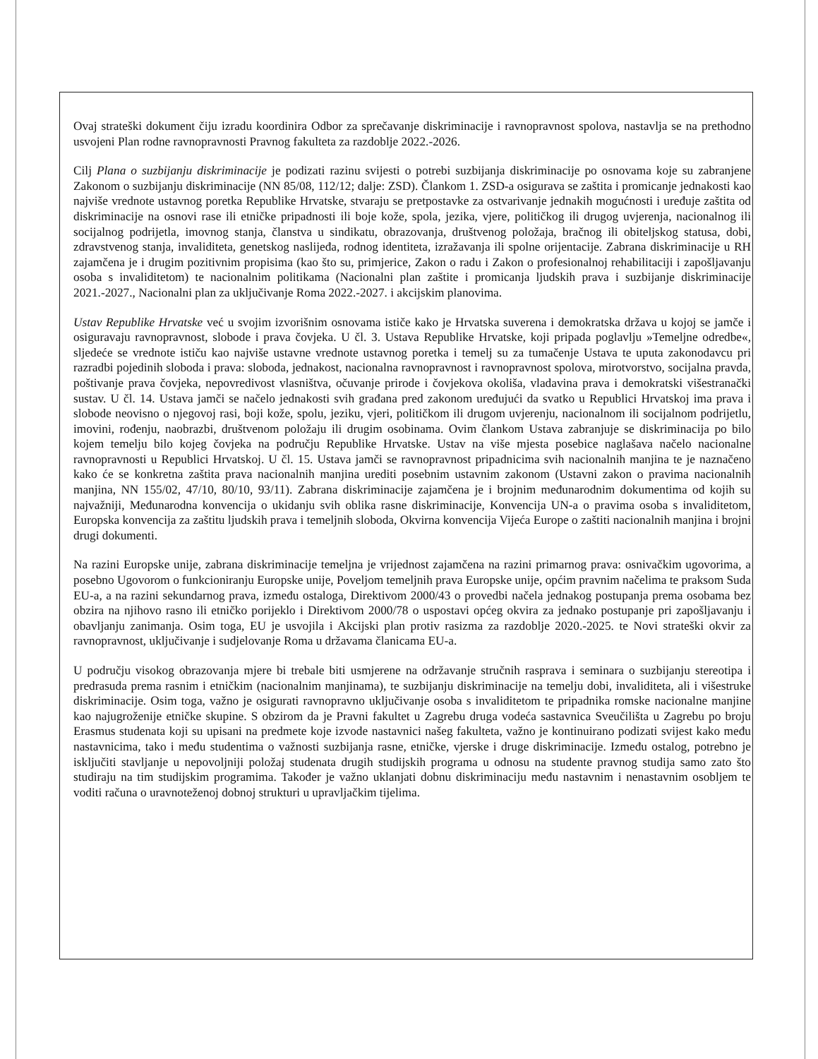Ovaj strateški dokument čiju izradu koordinira Odbor za sprečavanje diskriminacije i ravnopravnost spolova, nastavlja se na prethodno usvojeni Plan rodne ravnopravnosti Pravnog fakulteta za razdoblje 2022.-2026.
Cilj Plana o suzbijanju diskriminacije je podizati razinu svijesti o potrebi suzbijanja diskriminacije po osnovama koje su zabranjene Zakonom o suzbijanju diskriminacije (NN 85/08, 112/12; dalje: ZSD). Člankom 1. ZSD-a osigurava se zaštita i promicanje jednakosti kao najviše vrednote ustavnog poretka Republike Hrvatske, stvaraju se pretpostavke za ostvarivanje jednakih mogućnosti i uređuje zaštita od diskriminacije na osnovi rase ili etničke pripadnosti ili boje kože, spola, jezika, vjere, političkog ili drugog uvjerenja, nacionalnog ili socijalnog podrijetla, imovnog stanja, članstva u sindikatu, obrazovanja, društvenog položaja, bračnog ili obiteljskog statusa, dobi, zdravstvenog stanja, invaliditeta, genetskog naslijeđa, rodnog identiteta, izražavanja ili spolne orijentacije. Zabrana diskriminacije u RH zajamčena je i drugim pozitivnim propisima (kao što su, primjerice, Zakon o radu i Zakon o profesionalnoj rehabilitaciji i zapošljavanju osoba s invaliditetom) te nacionalnim politikama (Nacionalni plan zaštite i promicanja ljudskih prava i suzbijanje diskriminacije 2021.-2027., Nacionalni plan za uključivanje Roma 2022.-2027. i akcijskim planovima.
Ustav Republike Hrvatske već u svojim izvorišnim osnovama ističe kako je Hrvatska suverena i demokratska država u kojoj se jamče i osiguravaju ravnopravnost, slobode i prava čovjeka. U čl. 3. Ustava Republike Hrvatske, koji pripada poglavlju »Temeljne odredbe«, sljedeće se vrednote ističu kao najviše ustavne vrednote ustavnog poretka i temelj su za tumačenje Ustava te uputa zakonodavcu pri razradbi pojedinih sloboda i prava: sloboda, jednakost, nacionalna ravnopravnost i ravnopravnost spolova, mirotvorstvo, socijalna pravda, poštivanje prava čovjeka, nepovredivost vlasništva, očuvanje prirode i čovjekova okoliša, vladavina prava i demokratski višestranački sustav. U čl. 14. Ustava jamči se načelo jednakosti svih građana pred zakonom uređujući da svatko u Republici Hrvatskoj ima prava i slobode neovisno o njegovoj rasi, boji kože, spolu, jeziku, vjeri, političkom ili drugom uvjerenju, nacionalnom ili socijalnom podrijetlu, imovini, rođenju, naobrazbi, društvenom položaju ili drugim osobinama. Ovim člankom Ustava zabranjuje se diskriminacija po bilo kojem temelju bilo kojeg čovjeka na području Republike Hrvatske. Ustav na više mjesta posebice naglašava načelo nacionalne ravnopravnosti u Republici Hrvatskoj. U čl. 15. Ustava jamči se ravnopravnost pripadnicima svih nacionalnih manjina te je naznačeno kako će se konkretna zaštita prava nacionalnih manjina urediti posebnim ustavnim zakonom (Ustavni zakon o pravima nacionalnih manjina, NN 155/02, 47/10, 80/10, 93/11). Zabrana diskriminacije zajamčena je i brojnim međunarodnim dokumentima od kojih su najvažniji, Međunarodna konvencija o ukidanju svih oblika rasne diskriminacije, Konvencija UN-a o pravima osoba s invaliditetom, Europska konvencija za zaštitu ljudskih prava i temeljnih sloboda, Okvirna konvencija Vijeća Europe o zaštiti nacionalnih manjina i brojni drugi dokumenti.
Na razini Europske unije, zabrana diskriminacije temeljna je vrijednost zajamčena na razini primarnog prava: osnivačkim ugovorima, a posebno Ugovorom o funkcioniranju Europske unije, Poveljom temeljnih prava Europske unije, općim pravnim načelima te praksom Suda EU-a, a na razini sekundarnog prava, između ostaloga, Direktivom 2000/43 o provedbi načela jednakog postupanja prema osobama bez obzira na njihovo rasno ili etničko porijeklo i Direktivom 2000/78 o uspostavi općeg okvira za jednako postupanje pri zapošljavanju i obavljanju zanimanja. Osim toga, EU je usvojila i Akcijski plan protiv rasizma za razdoblje 2020.-2025. te Novi strateški okvir za ravnopravnost, uključivanje i sudjelovanje Roma u državama članicama EU-a.
U području visokog obrazovanja mjere bi trebale biti usmjerene na održavanje stručnih rasprava i seminara o suzbijanju stereotipa i predrasuda prema rasnim i etničkim (nacionalnim manjinama), te suzbijanju diskriminacije na temelju dobi, invaliditeta, ali i višestruke diskriminacije. Osim toga, važno je osigurati ravnopravno uključivanje osoba s invaliditetom te pripadnika romske nacionalne manjine kao najugroženije etničke skupine. S obzirom da je Pravni fakultet u Zagrebu druga vodeća sastavnica Sveučilišta u Zagrebu po broju Erasmus studenata koji su upisani na predmete koje izvode nastavnici našeg fakulteta, važno je kontinuirano podizati svijest kako među nastavnicima, tako i među studentima o važnosti suzbijanja rasne, etničke, vjerske i druge diskriminacije. Između ostalog, potrebno je isključiti stavljanje u nepovoljniji položaj studenata drugih studijskih programa u odnosu na studente pravnog studija samo zato što studiraju na tim studijskim programima. Također je važno uklanjati dobnu diskriminaciju među nastavnim i nenastavnim osobljem te voditi računa o uravnoteženoj dobnoj strukturi u upravljačkim tijelima.